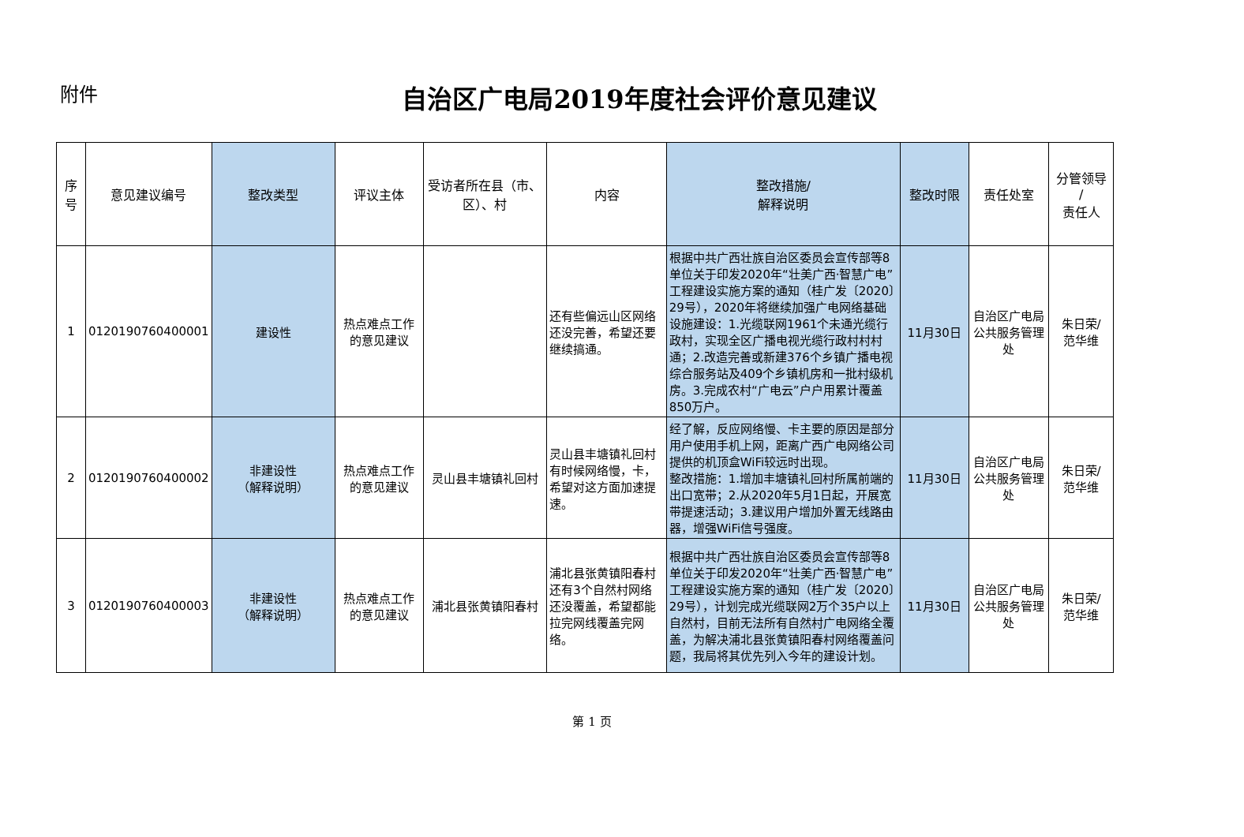附件
自治区广电局2019年度社会评价意见建议
| 序号 | 意见建议编号 | 整改类型 | 评议主体 | 受访者所在县（市、区）、村 | 内容 | 整改措施/ 解释说明 | 整改时限 | 责任处室 | 分管领导 / 责任人 |
| --- | --- | --- | --- | --- | --- | --- | --- | --- | --- |
| 1 | 0120190760400001 | 建设性 | 热点难点工作的意见建议 | | 还有些偏远山区网络还没完善，希望还要继续搞通。 | 根据中共广西壮族自治区委员会宣传部等8单位关于印发2020年“壮美广西·智慧广电”工程建设实施方案的通知（桂广发〔2020〕29号），2020年将继续加强广电网络基础设施建设：1.光缆联网1961个未通光缆行政村，实现全区广播电视光缆行政村村村通；2.改造完善或新建376个乡镇广播电视综合服务站及409个乡镇机房和一批村级机房。3.完成农村“广电云”户户用累计覆盖850万户。 | 11月30日 | 自治区广电局公共服务管理处 | 朱日荣/ 范华维 |
| 2 | 0120190760400002 | 非建设性 （解释说明） | 热点难点工作的意见建议 | 灵山县丰塘镇礼回村 | 灵山县丰塘镇礼回村有时候网络慢，卡，希望对这方面加速提速。 | 经了解，反应网络慢、卡主要的原因是部分用户使用手机上网，距离广西广电网络公司提供的机顶盒WiFi较远时出现。 整改措施：1.增加丰塘镇礼回村所属前端的出口宽带；2.从2020年5月1日起，开展宽带提速活动；3.建议用户增加外置无线路由器，增强WiFi信号强度。 | 11月30日 | 自治区广电局公共服务管理处 | 朱日荣/ 范华维 |
| 3 | 0120190760400003 | 非建设性 （解释说明） | 热点难点工作的意见建议 | 浦北县张黄镇阳春村 | 浦北县张黄镇阳春村还有3个自然村网络还没覆盖，希望都能拉完网线覆盖完网络。 | 根据中共广西壮族自治区委员会宣传部等8单位关于印发2020年“壮美广西·智慧广电”工程建设实施方案的通知（桂广发〔2020〕29号），计划完成光缆联网2万个35户以上自然村，目前无法所有自然村广电网络全覆盖，为解决浦北县张黄镇阳春村网络覆盖问题，我局将其优先列入今年的建设计划。 | 11月30日 | 自治区广电局公共服务管理处 | 朱日荣/ 范华维 |
第 1 页